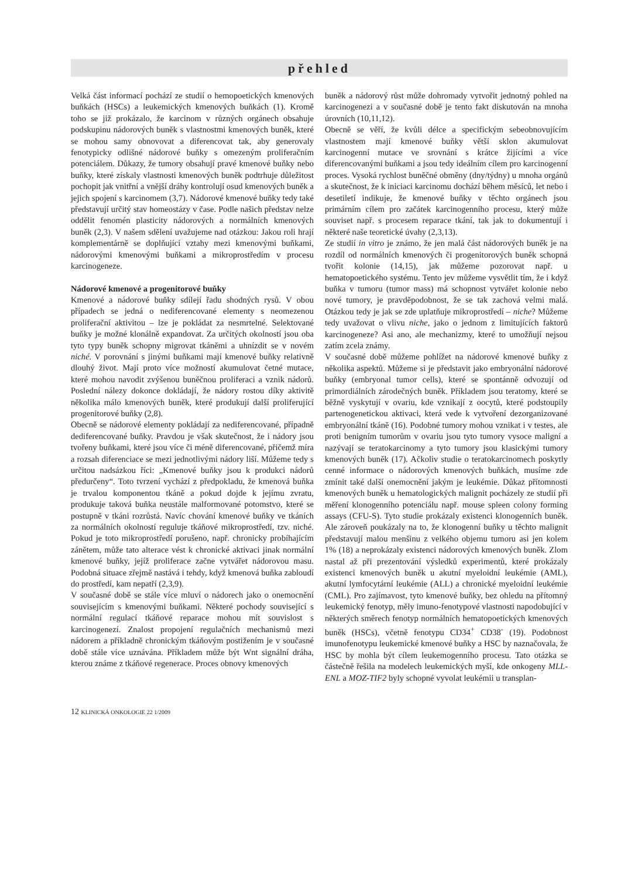přehled
Velká část informací pochází ze studií o hemopoetických kmenových buňkách (HSCs) a leukemických kmenových buňkách (1). Kromě toho se již prokázalo, že karcinom v různých orgánech obsahuje podskupinu nádorových buněk s vlastnostmi kmenových buněk, které se mohou samy obnovovat a diferencovat tak, aby generovaly fenotypicky odlišné nádorové buňky s omezeným proliferačním potenciálem. Důkazy, že tumory obsahují pravé kmenové buňky nebo buňky, které získaly vlastnosti kmenových buněk podtrhuje důležitost pochopit jak vnitřní a vnější dráhy kontrolují osud kmenových buněk a jejich spojení s karcinomem (3,7). Nádorové kmenové buňky tedy také představují určitý stav homeostázy v čase. Podle našich představ nelze oddělit fenomén plasticity nádorových a normálních kmenových buněk (2,3). V našem sdělení uvažujeme nad otázkou: Jakou roli hrají komplementárně se doplňující vztahy mezi kmenovými buňkami, nádorovými kmenovými buňkami a mikroprostředím v procesu karcinogeneze.
Nádorové kmenové a progenitorové buňky
Kmenové a nádorové buňky sdílejí řadu shodných rysů. V obou případech se jedná o nediferencované elementy s neomezenou proliferační aktivitou – lze je pokládat za nesmrtelné. Selektované buňky je možné klonálně expandovat. Za určitých okolností jsou oba tyto typy buněk schopny migrovat tkáněmi a uhnízdit se v novém niché. V porovnání s jinými buňkami mají kmenové buňky relativně dlouhý život. Mají proto více možností akumulovat četné mutace, které mohou navodit zvýšenou buněčnou proliferaci a vznik nádorů. Poslední nálezy dokonce dokládají, že nádory rostou díky aktivitě několika málo kmenových buněk, které produkují další proliferující progenitorové buňky (2,8).
Obecně se nádorové elementy pokládají za nediferencované, případně dediferencované buňky. Pravdou je však skutečnost, že i nádory jsou tvořeny buňkami, které jsou více či méně diferencované, přičemž míra a rozsah diferenciace se mezi jednotlivými nádory liší. Můžeme tedy s určitou nadsázkou říci: „Kmenové buňky jsou k produkci nádorů předurčeny“. Toto tvrzení vychází z předpokladu, že kmenová buňka je trvalou komponentou tkáně a pokud dojde k jejímu zvratu, produkuje taková buňka neustále malformované potomstvo, které se postupně v tkáni rozrůstá. Navíc chování kmenové buňky ve tkáních za normálních okolností reguluje tkáňové mikroprostředí, tzv. niché. Pokud je toto mikroprostředí porušeno, např. chronicky probíhajícím zánětem, může tato alterace vést k chronické aktivaci jinak normální kmenové buňky, jejíž proliferace začne vytvářet nádorovou masu. Podobná situace zřejmě nastává i tehdy, když kmenová buňka zabloudí do prostředí, kam nepatří (2,3,9).
V současné době se stále více mluví o nádorech jako o onemocnění souvisejícím s kmenovými buňkami. Některé pochody související s normální regulací tkáňové reparace mohou mít souvislost s karcinogenezí. Znalost propojení regulačních mechanismů mezi nádorem a příkladně chronickým tkáňovým postižením je v současné době stále více uznávána. Příkladem může být Wnt signální dráha, kterou známe z tkáňové regenerace. Proces obnovy kmenových
buněk a nádorový růst může dohromady vytvořit jednotný pohled na karcinogenezi a v současné době je tento fakt diskutován na mnoha úrovních (10,11,12).
Obecně se věří, že kvůli délce a specifickým sebeobnovujícím vlastnostem mají kmenové buňky větší sklon akumulovat karcinogenní mutace ve srovnání s krátce žijícími a více diferencovanými buňkami a jsou tedy ideálním cílem pro karcinogenní proces. Vysoká rychlost buněčné obměny (dny/týdny) u mnoha orgánů a skutečnost, že k iniciaci karcinomu dochází během měsíců, let nebo i desetiletí indikuje, že kmenové buňky v těchto orgánech jsou primárním cílem pro začátek karcinogenního procesu, který může souviset např. s procesem reparace tkání, tak jak to dokumentují i některé naše teoretické úvahy (2,3,13).
Ze studií in vitro je známo, že jen malá část nádorových buněk je na rozdíl od normálních kmenových či progenitorových buněk schopná tvořit kolonie (14,15), jak můžeme pozorovat např. u hematopoetického systému. Tento jev můžeme vysvětlit tím, že i když buňka v tumoru (tumor mass) má schopnost vytvářet kolonie nebo nové tumory, je pravděpodobnost, že se tak zachová velmi malá. Otázkou tedy je jak se zde uplatňuje mikroprostředí – niche? Můžeme tedy uvažovat o vlivu niche, jako o jednom z limitujících faktorů karcinogeneze? Asi ano, ale mechanizmy, které to umožňují nejsou zatím zcela známy.
V současné době můžeme pohlížet na nádorové kmenové buňky z několika aspektů. Můžeme si je představit jako embryonální nádorové buňky (embryonal tumor cells), které se spontánně odvozují od primordiálních zárodečných buněk. Příkladem jsou teratomy, které se běžně vyskytují v ovariu, kde vznikají z oocytů, které podstoupily partenogenetickou aktivaci, která vede k vytvoření dezorganizované embryonální tkáně (16). Podobné tumory mohou vznikat i v testes, ale proti benigním tumorům v ovariu jsou tyto tumory vysoce maligní a nazývají se teratokarcinomy a tyto tumory jsou klasickými tumory kmenových buněk (17). Ačkoliv studie o teratokarcinomech poskytly cenné informace o nádorových kmenových buňkách, musíme zde zmínit také další onemocnění jakým je leukémie. Důkaz přítomnosti kmenových buněk u hematologických malignit pocházely ze studií při měření klonogenního potenciálu např. mouse spleen colony forming assays (CFU-S). Tyto studie prokázaly existenci klonogenních buněk. Ale zároveň poukázaly na to, že klonogenní buňky u těchto malignit představují malou menšinu z velkého objemu tumoru asi jen kolem 1% (18) a neprokázaly existenci nádorových kmenových buněk. Zlom nastal až při prezentování výsledků experimentů, které prokázaly existenci kmenových buněk u akutní myeloidní leukémie (AML), akutní lymfocytární leukémie (ALL) a chronické myeloidní leukémie (CML). Pro zajímavost, tyto kmenové buňky, bez ohledu na přítomný leukemický fenotyp, měly imuno-fenotypové vlastnosti napodobující v některých směrech fenotyp normálních hematopoetických kmenových buněk (HSCs), včetně fenotypu CD34<sup>+</sup> CD38<sup>-</sup> (19). Podobnost imunofenotypu leukemické kmenové buňky a HSC by naznačovala, že HSC by mohla být cílem leukemogenního procesu. Tato otázka se částečně řešila na modelech leukemických myší, kde onkogeny MLL-ENL a MOZ-TIF2 byly schopné vyvolat leukémii u transplan-
12 KLINICKÁ ONKOLOGIE 22 1/2009